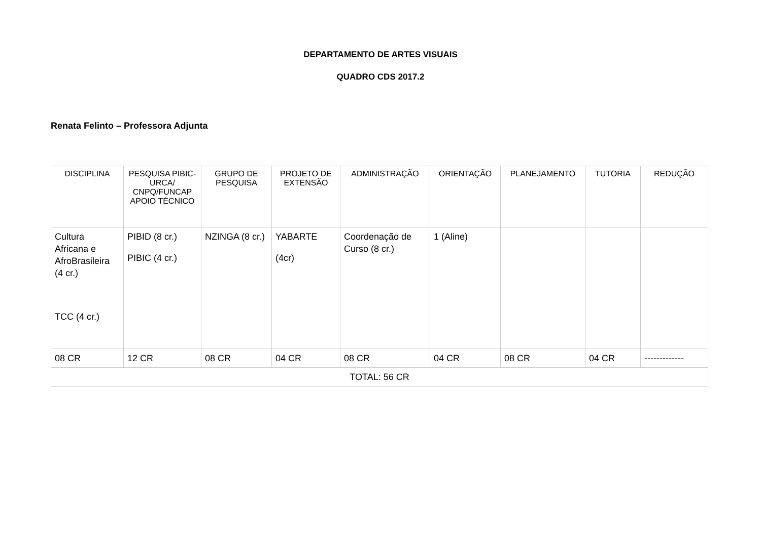DEPARTAMENTO DE ARTES VISUAIS
QUADRO CDS 2017.2
Renata Felinto – Professora Adjunta
| DISCIPLINA | PESQUISA PIBIC-URCA/ CNPQ/FUNCAP APOIO TÉCNICO | GRUPO DE PESQUISA | PROJETO DE EXTENSÃO | ADMINISTRAÇÃO | ORIENTAÇÃO | PLANEJAMENTO | TUTORIA | REDUÇÃO |
| --- | --- | --- | --- | --- | --- | --- | --- | --- |
| Cultura Africana e AfroBrasileira (4 cr.) TCC (4 cr.) | PIBID (8 cr.) PIBIC (4 cr.) | NZINGA (8 cr.) | YABARTE (4cr) | Coordenação de Curso (8 cr.) | 1 (Aline) | | | |
| 08 CR | 12 CR | 08 CR | 04 CR | 08 CR | 04 CR | 08 CR | 04 CR | ------------- |
| TOTAL: 56 CR | | | | | | | | |